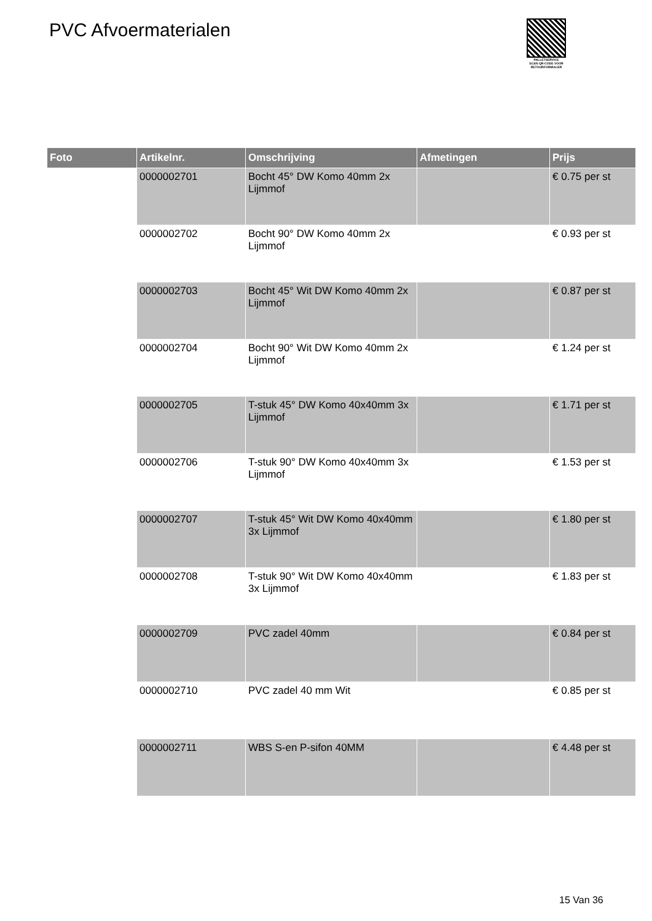PVC Afvoermaterialen
PALLETSERVICE
SCAN QR-CODE VOOR RETOURFORMULIER
| Foto | Artikelnr. | Omschrijving | Afmetingen | Prijs |
| --- | --- | --- | --- | --- |
| | 0000002701 | Bocht 45° DW Komo 40mm 2x Lijmmof | | € 0.75 per st |
| | 0000002702 | Bocht 90° DW Komo 40mm 2x Lijmmof | | € 0.93 per st |
| | 0000002703 | Bocht 45° Wit DW Komo 40mm 2x Lijmmof | | € 0.87 per st |
| | 0000002704 | Bocht 90° Wit DW Komo 40mm 2x Lijmmof | | € 1.24 per st |
| | 0000002705 | T-stuk 45° DW Komo 40x40mm 3x Lijmmof | | € 1.71 per st |
| | 0000002706 | T-stuk 90° DW Komo 40x40mm 3x Lijmmof | | € 1.53 per st |
| | 0000002707 | T-stuk 45° Wit DW Komo 40x40mm 3x Lijmmof | | € 1.80 per st |
| | 0000002708 | T-stuk 90° Wit DW Komo 40x40mm 3x Lijmmof | | € 1.83 per st |
| | 0000002709 | PVC zadel 40mm | | € 0.84 per st |
| | 0000002710 | PVC zadel 40 mm Wit | | € 0.85 per st |
| | 0000002711 | WBS S-en P-sifon 40MM | | € 4.48 per st |
15 Van 36